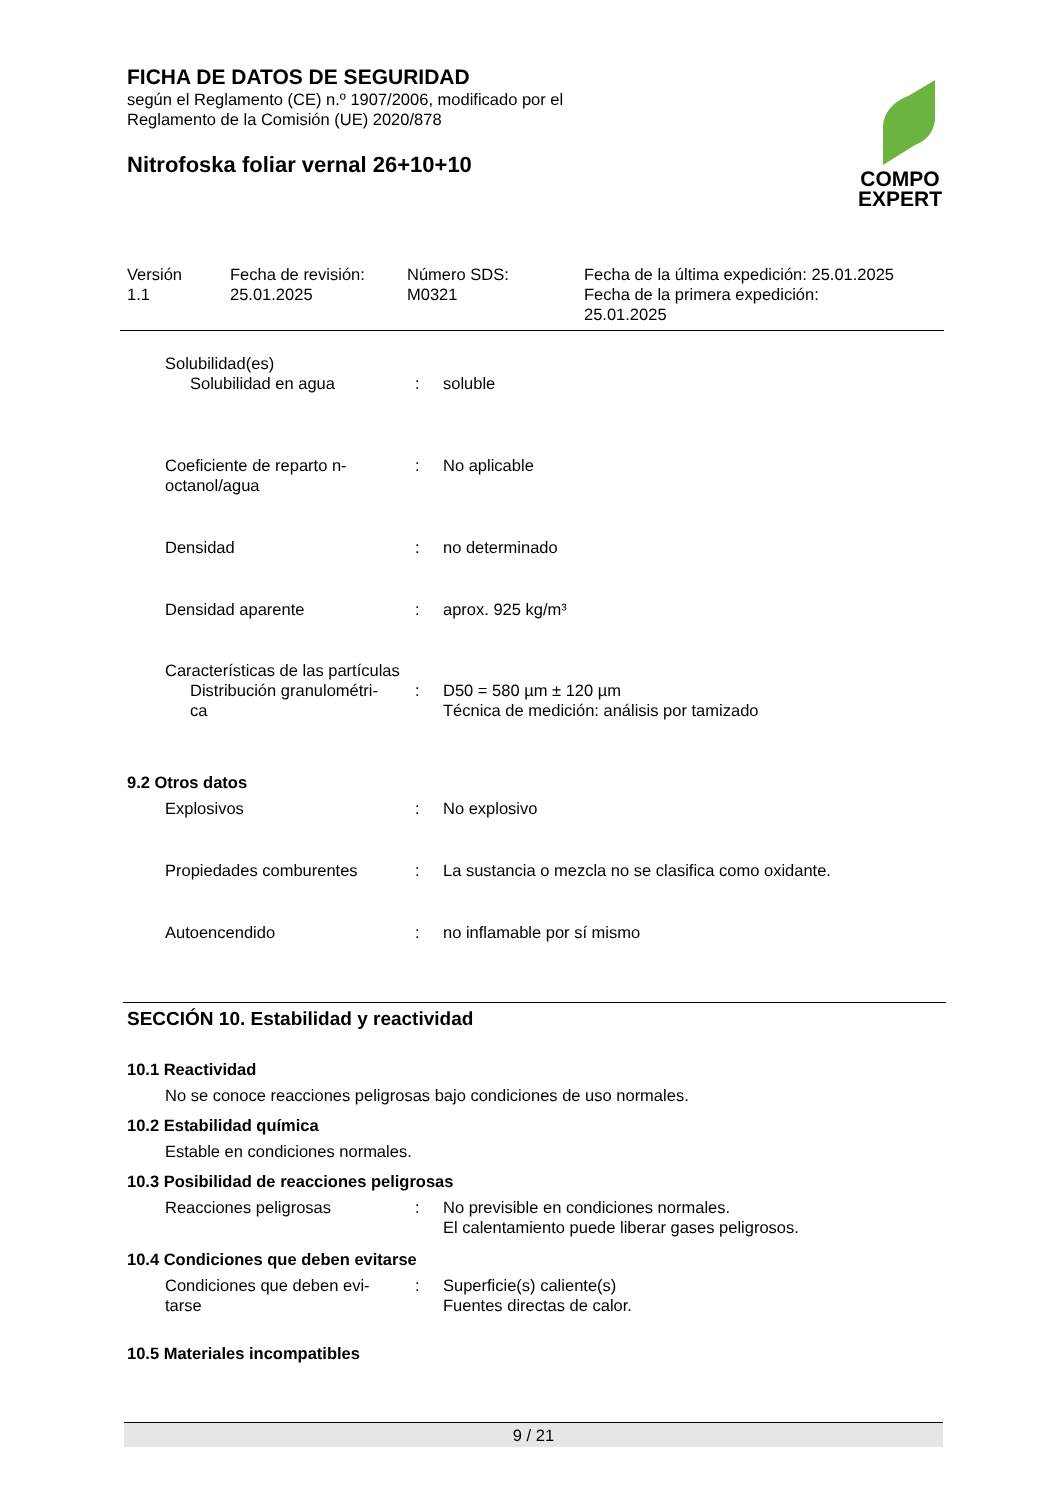FICHA DE DATOS DE SEGURIDAD
según el Reglamento (CE) n.º 1907/2006, modificado por el
Reglamento de la Comisión (UE) 2020/878
Nitrofoska foliar vernal 26+10+10
COMPO
EXPERT
Versión
1.1
Fecha de revisión:
25.01.2025
Número SDS:
M0321
Fecha de la última expedición: 25.01.2025
Fecha de la primera expedición:
25.01.2025
Solubilidad(es)
Solubilidad en agua : soluble
Coeficiente de reparto n-
octanol/agua
: No aplicable
Densidad : no determinado
Densidad aparente : aprox. 925 kg/m³
Características de las partículas
Distribución granulométri-
ca
: D50 = 580 µm ± 120 µm
Técnica de medición: análisis por tamizado
9.2 Otros datos
Explosivos : No explosivo
Propiedades comburentes : La sustancia o mezcla no se clasifica como oxidante.
Autoencendido : no inflamable por sí mismo
SECCIÓN 10. Estabilidad y reactividad
10.1 Reactividad
No se conoce reacciones peligrosas bajo condiciones de uso normales.
10.2 Estabilidad química
Estable en condiciones normales.
10.3 Posibilidad de reacciones peligrosas
Reacciones peligrosas : No previsible en condiciones normales.
El calentamiento puede liberar gases peligrosos.
10.4 Condiciones que deben evitarse
Condiciones que deben evi-
tarse
: Superficie(s) caliente(s)
Fuentes directas de calor.
10.5 Materiales incompatibles
9 / 21